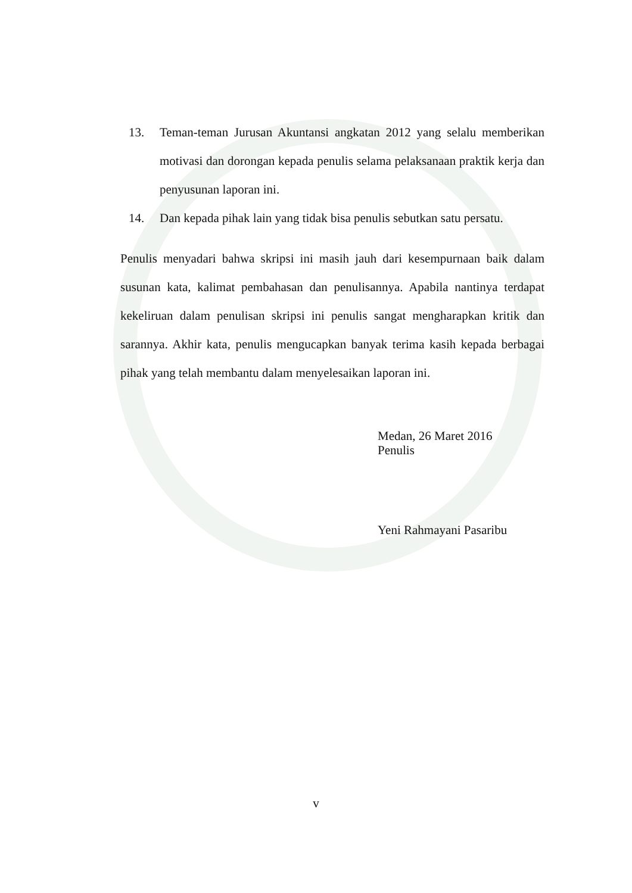13. Teman-teman Jurusan Akuntansi angkatan 2012 yang selalu memberikan motivasi dan dorongan kepada penulis selama pelaksanaan praktik kerja dan penyusunan laporan ini.
14. Dan kepada pihak lain yang tidak bisa penulis sebutkan satu persatu.
Penulis menyadari bahwa skripsi ini masih jauh dari kesempurnaan baik dalam susunan kata, kalimat pembahasan dan penulisannya. Apabila nantinya terdapat kekeliruan dalam penulisan skripsi ini penulis sangat mengharapkan kritik dan sarannya. Akhir kata, penulis mengucapkan banyak terima kasih kepada berbagai pihak yang telah membantu dalam menyelesaikan laporan ini.
Medan, 26 Maret 2016
Penulis
Yeni Rahmayani Pasaribu
v